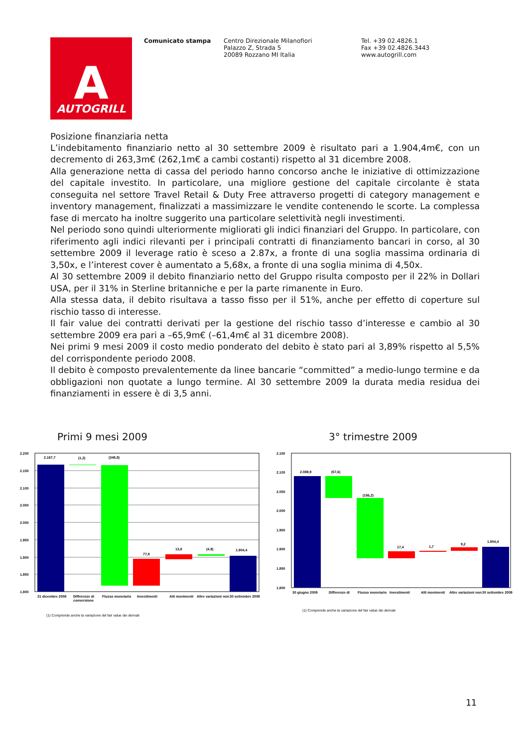A
AUTOGRILL
Comunicato stampa Centro Direzionale Milanofiori
Palazzo Z, Strada 5
20089 Rozzano MI Italia
Tel. +39 02.4826.1
Fax +39 02.4826.3443
www.autogrill.com
Posizione finanziaria netta
L’indebitamento finanziario netto al 30 settembre 2009 è risultato pari a 1.904,4m€, con un decremento di 263,3m€ (262,1m€ a cambi costanti) rispetto al 31 dicembre 2008.
Alla generazione netta di cassa del periodo hanno concorso anche le iniziative di ottimizzazione del capitale investito. In particolare, una migliore gestione del capitale circolante è stata conseguita nel settore Travel Retail & Duty Free attraverso progetti di category management e inventory management, finalizzati a massimizzare le vendite contenendo le scorte. La complessa fase di mercato ha inoltre suggerito una particolare selettività negli investimenti.
Nel periodo sono quindi ulteriormente migliorati gli indici finanziari del Gruppo. In particolare, con riferimento agli indici rilevanti per i principali contratti di finanziamento bancari in corso, al 30 settembre 2009 il leverage ratio è sceso a 2.87x, a fronte di una soglia massima ordinaria di 3,50x, e l’interest cover è aumentato a 5,68x, a fronte di una soglia minima di 4,50x.
Al 30 settembre 2009 il debito finanziario netto del Gruppo risulta composto per il 22% in Dollari USA, per il 31% in Sterline britanniche e per la parte rimanente in Euro.
Alla stessa data, il debito risultava a tasso fisso per il 51%, anche per effetto di coperture sul rischio tasso di interesse.
Il fair value dei contratti derivati per la gestione del rischio tasso d’interesse e cambio al 30 settembre 2009 era pari a –65,9m€ (–61,4m€ al 31 dicembre 2008).
Nei primi 9 mesi 2009 il costo medio ponderato del debito è stato pari al 3,89% rispetto al 5,5% del corrispondente periodo 2008.
Il debito è composto prevalentemente da linee bancarie “committed” a medio-lungo termine e da obbligazioni non quotate a lungo termine. Al 30 settembre 2009 la durata media residua dei finanziamenti in essere è di 3,5 anni.
Primi 9 mesi 2009 3° trimestre 2009
2.200
2.150
2.100
2.050
2.000
1.950
1.900
1.850
1.800
2.167,7
(1,2)
(348,8)
77,8
13,8
(4,9)
1.904,4
31 dicembre 2008
Differenze di
conversione
Flusso monetario
Investimenti
Alti movimenti
Altre variazioni non
30 settembre 2009
(1) Comprende anche la variazione del fair value dei derivati
2.150
2.100
2.050
2.000
1.950
1.900
1.850
1.800
2.089,9
(57,6)
(156,2)
17,4
1,7
9,2
1.904,4
30 giugno 2009
Differenze di
Flusso monetario
Investimenti
Alti movimenti
Altre variazioni non
30 settembre 2009
(1) Comprende anche la variazione del fair value dei derivati
11